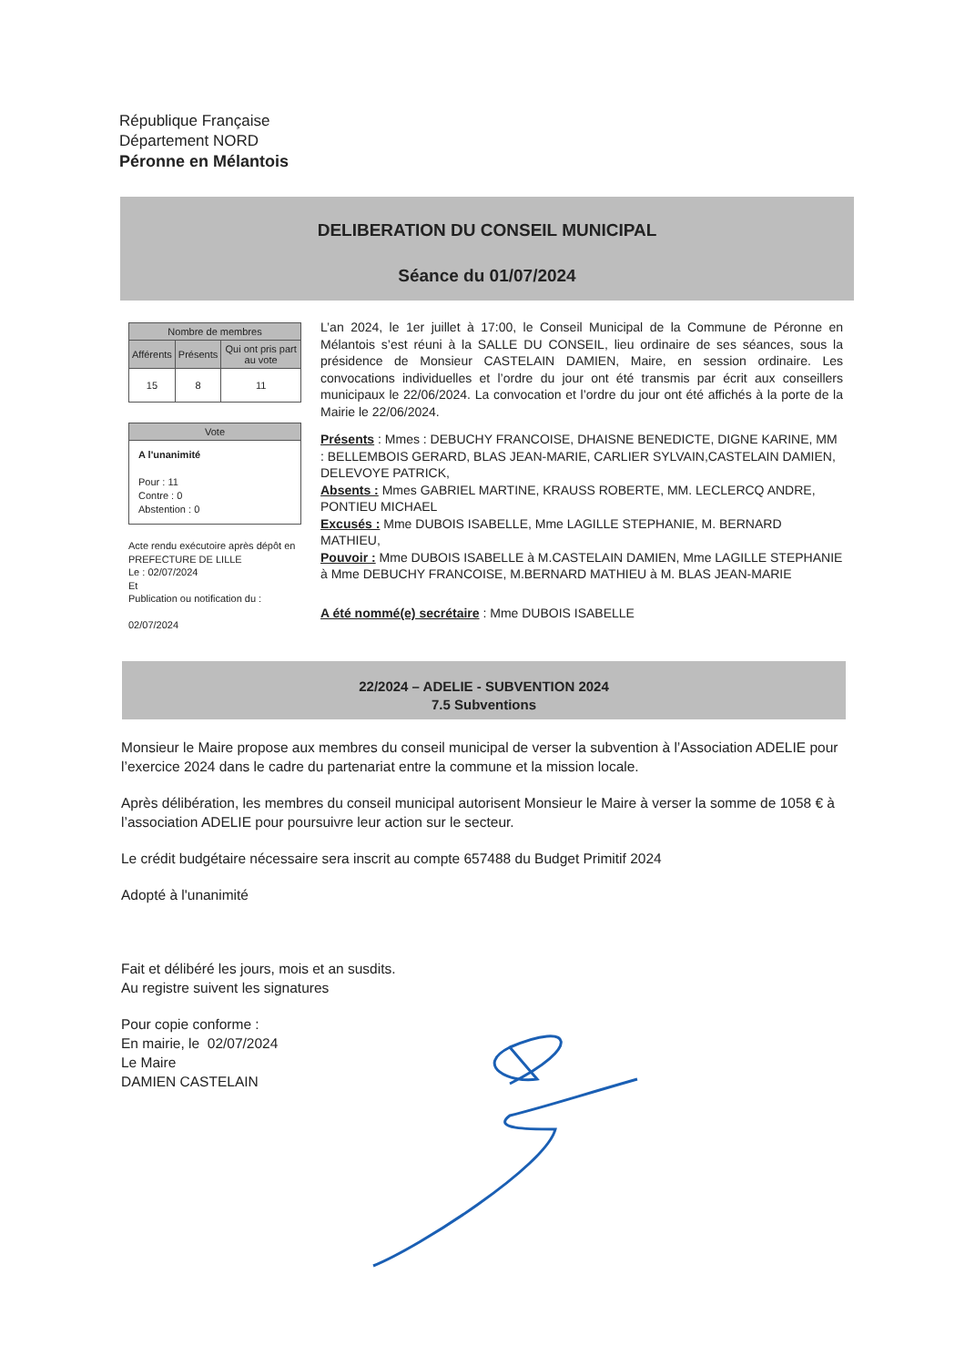République Française
Département NORD
Péronne en Mélantois
DELIBERATION DU CONSEIL MUNICIPAL
Séance du 01/07/2024
| Nombre de membres | | |
| --- | --- | --- |
| Afférents | Présents | Qui ont pris part au vote |
| 15 | 8 | 11 |
Vote
A l'unanimité
Pour : 11
Contre : 0
Abstention : 0
Acte rendu exécutoire après dépôt en PREFECTURE DE LILLE
Le : 02/07/2024
Et
Publication ou notification du :
02/07/2024
L’an 2024, le 1er juillet à 17:00, le Conseil Municipal de la Commune de Péronne en Mélantois s’est réuni à la SALLE DU CONSEIL, lieu ordinaire de ses séances, sous la présidence de Monsieur CASTELAIN DAMIEN, Maire, en session ordinaire. Les convocations individuelles et l’ordre du jour ont été transmis par écrit aux conseillers municipaux le 22/06/2024. La convocation et l’ordre du jour ont été affichés à la porte de la Mairie le 22/06/2024.
Présents : Mmes : DEBUCHY FRANCOISE, DHAISNE BENEDICTE, DIGNE KARINE, MM : BELLEMBOIS GERARD, BLAS JEAN-MARIE, CARLIER SYLVAIN,CASTELAIN DAMIEN, DELEVOYE PATRICK,
Absents : Mmes GABRIEL MARTINE, KRAUSS ROBERTE, MM. LECLERCQ ANDRE, PONTIEU MICHAEL
Excusés : Mme DUBOIS ISABELLE, Mme LAGILLE STEPHANIE, M. BERNARD MATHIEU,
Pouvoir : Mme DUBOIS ISABELLE à M.CASTELAIN DAMIEN, Mme LAGILLE STEPHANIE à Mme DEBUCHY FRANCOISE, M.BERNARD MATHIEU à M. BLAS JEAN-MARIE
A été nommé(e) secrétaire : Mme DUBOIS ISABELLE
22/2024 – ADELIE - SUBVENTION 2024
7.5 Subventions
Monsieur le Maire propose aux membres du conseil municipal de verser la subvention à l’Association ADELIE pour l’exercice 2024 dans le cadre du partenariat entre la commune et la mission locale.
Après délibération, les membres du conseil municipal autorisent Monsieur le Maire à verser la somme de 1058 € à l’association ADELIE pour poursuivre leur action sur le secteur.
Le crédit budgétaire nécessaire sera inscrit au compte 657488 du Budget Primitif 2024
Adopté à l'unanimité
Fait et délibéré les jours, mois et an susdits.
Au registre suivent les signatures
Pour copie conforme :
En mairie, le 02/07/2024
Le Maire
DAMIEN CASTELAIN